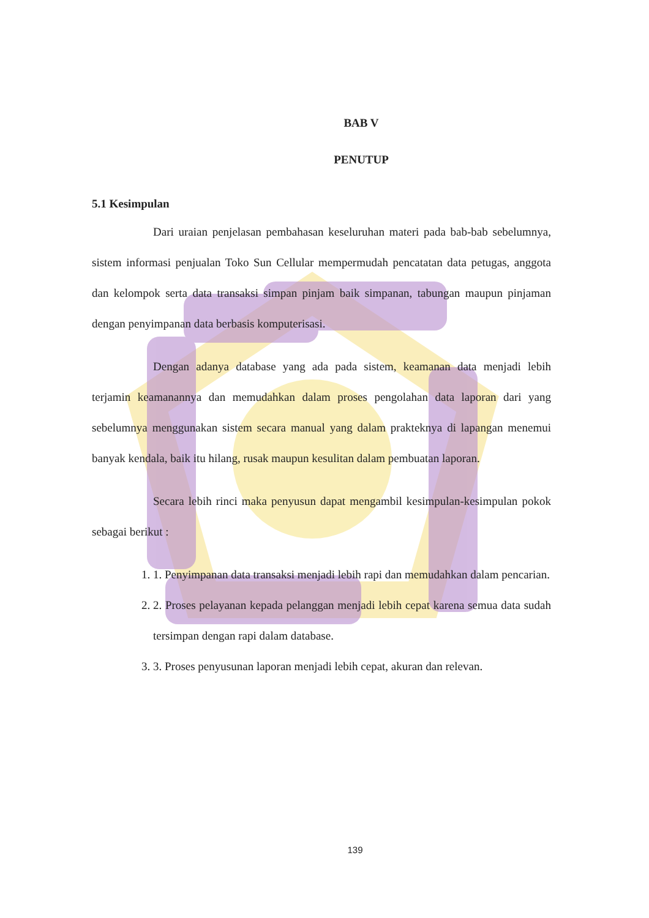BAB V
PENUTUP
5.1 Kesimpulan
Dari uraian penjelasan pembahasan keseluruhan materi pada bab-bab sebelumnya, sistem informasi penjualan Toko Sun Cellular mempermudah pencatatan data petugas, anggota dan kelompok serta data transaksi simpan pinjam baik simpanan, tabungan maupun pinjaman dengan penyimpanan data berbasis komputerisasi.
Dengan adanya database yang ada pada sistem, keamanan data menjadi lebih terjamin keamanannya dan memudahkan dalam proses pengolahan data laporan dari yang sebelumnya menggunakan sistem secara manual yang dalam prakteknya di lapangan menemui banyak kendala, baik itu hilang, rusak maupun kesulitan dalam pembuatan laporan.
Secara lebih rinci maka penyusun dapat mengambil kesimpulan-kesimpulan pokok sebagai berikut :
1. 1. Penyimpanan data transaksi menjadi lebih rapi dan memudahkan dalam pencarian.
2. 2. Proses pelayanan kepada pelanggan menjadi lebih cepat karena semua data sudah tersimpan dengan rapi dalam database.
3. 3. Proses penyusunan laporan menjadi lebih cepat, akuran dan relevan.
139